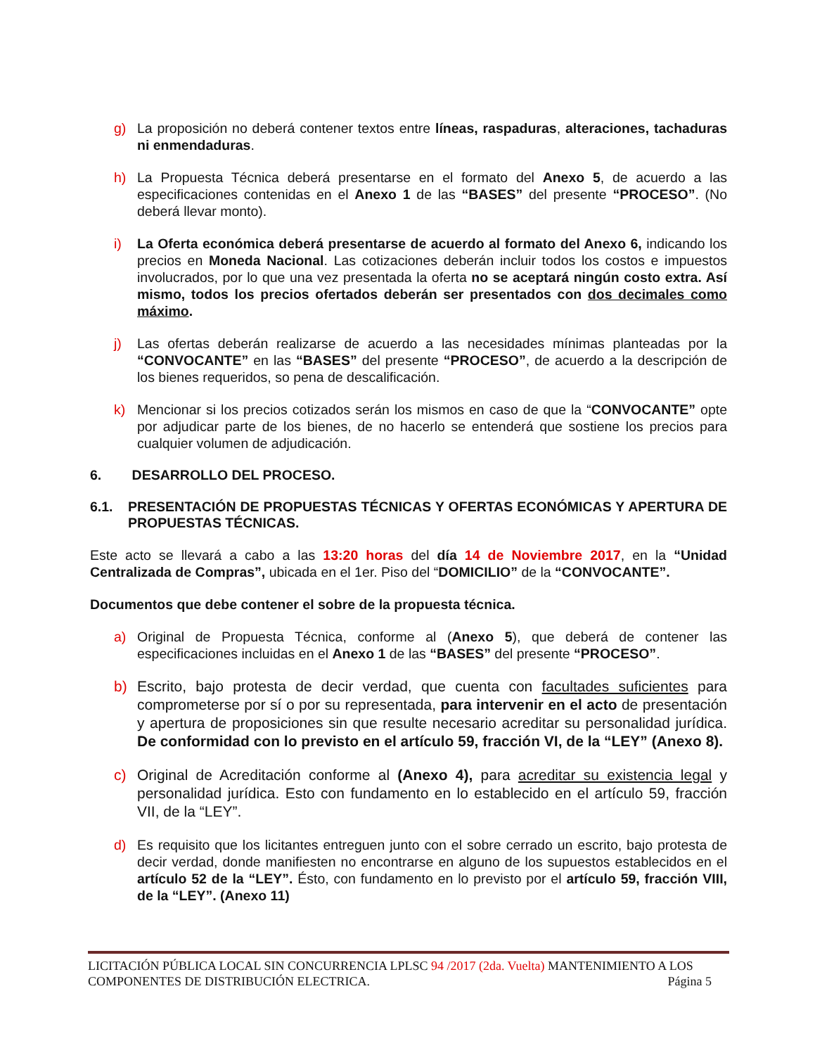g) La proposición no deberá contener textos entre líneas, raspaduras, alteraciones, tachaduras ni enmendaduras.
h) La Propuesta Técnica deberá presentarse en el formato del Anexo 5, de acuerdo a las especificaciones contenidas en el Anexo 1 de las “BASES” del presente “PROCESO”. (No deberá llevar monto).
i) La Oferta económica deberá presentarse de acuerdo al formato del Anexo 6, indicando los precios en Moneda Nacional. Las cotizaciones deberán incluir todos los costos e impuestos involucrados, por lo que una vez presentada la oferta no se aceptará ningún costo extra. Así mismo, todos los precios ofertados deberán ser presentados con dos decimales como máximo.
j) Las ofertas deberán realizarse de acuerdo a las necesidades mínimas planteadas por la “CONVOCANTE” en las “BASES” del presente “PROCESO”, de acuerdo a la descripción de los bienes requeridos, so pena de descalificación.
k) Mencionar si los precios cotizados serán los mismos en caso de que la “CONVOCANTE” opte por adjudicar parte de los bienes, de no hacerlo se entenderá que sostiene los precios para cualquier volumen de adjudicación.
6. DESARROLLO DEL PROCESO.
6.1. PRESENTACIÓN DE PROPUESTAS TÉCNICAS Y OFERTAS ECONÓMICAS Y APERTURA DE PROPUESTAS TÉCNICAS.
Este acto se llevará a cabo a las 13:20 horas del día 14 de Noviembre 2017, en la “Unidad Centralizada de Compras”, ubicada en el 1er. Piso del “DOMICILIO” de la “CONVOCANTE”.
Documentos que debe contener el sobre de la propuesta técnica.
a) Original de Propuesta Técnica, conforme al (Anexo 5), que deberá de contener las especificaciones incluidas en el Anexo 1 de las “BASES” del presente “PROCESO”.
b) Escrito, bajo protesta de decir verdad, que cuenta con facultades suficientes para comprometerse por sí o por su representada, para intervenir en el acto de presentación y apertura de proposiciones sin que resulte necesario acreditar su personalidad jurídica. De conformidad con lo previsto en el artículo 59, fracción VI, de la “LEY” (Anexo 8).
c) Original de Acreditación conforme al (Anexo 4), para acreditar su existencia legal y personalidad jurídica. Esto con fundamento en lo establecido en el artículo 59, fracción VII, de la “LEY”.
d) Es requisito que los licitantes entreguen junto con el sobre cerrado un escrito, bajo protesta de decir verdad, donde manifiesten no encontrarse en alguno de los supuestos establecidos en el artículo 52 de la “LEY”. Ésto, con fundamento en lo previsto por el artículo 59, fracción VIII, de la “LEY”. (Anexo 11)
LICITACIÓN PÚBLICA LOCAL SIN CONCURRENCIA LPLSC 94 /2017 (2da. Vuelta) MANTENIMIENTO A LOS
COMPONENTES DE DISTRIBUCIÓN ELECTRICA. Página 5